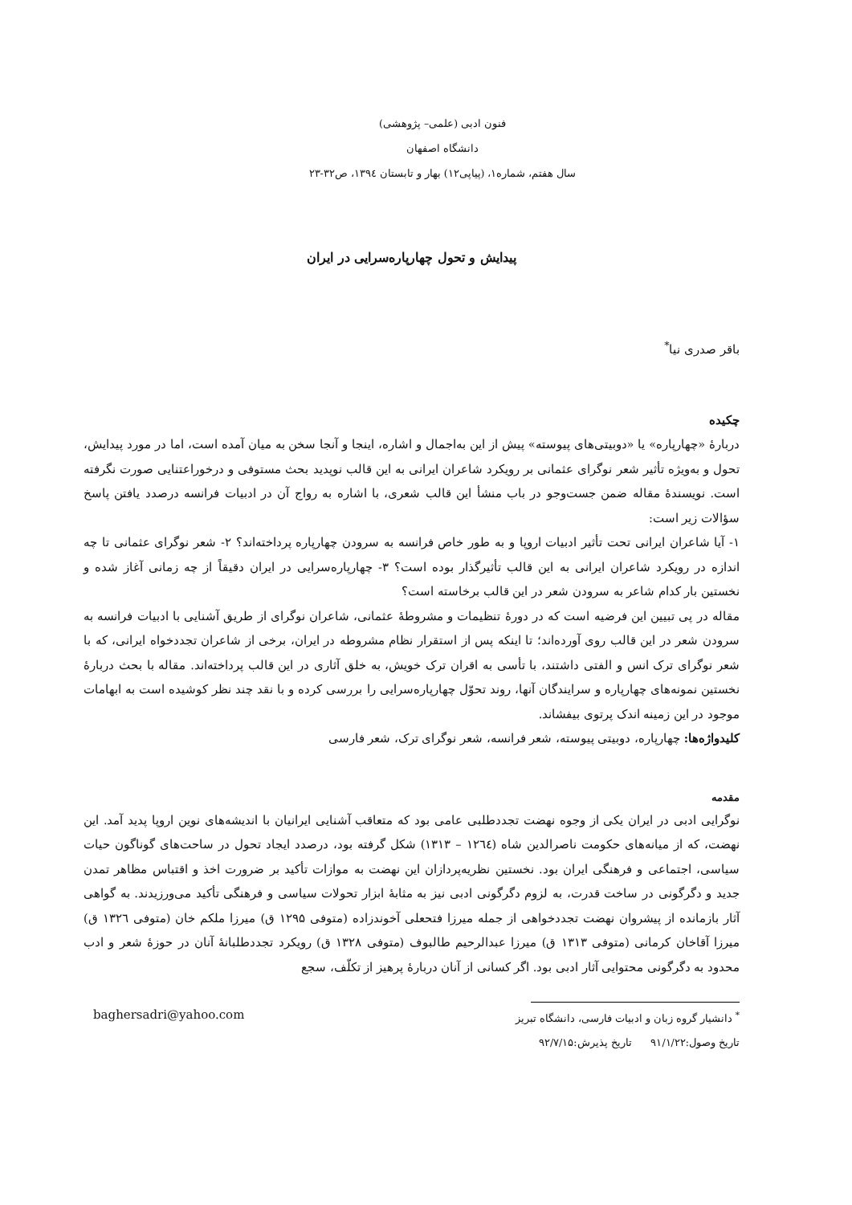فنون ادبی (علمی– پژوهشی)
دانشگاه اصفهان
سال هفتم، شماره۱، (پیاپی۱۲) بهار و تابستان ۱۳۹٤، ص۳۲-۲۳
پیدایش و تحول چهارپاره‌سرایی در ایران
باقر صدری نیا<sup>*</sup>
چکیده
دربارهٔ «چهارپاره» یا «دوبیتی‌های پیوسته» پیش از این به‌اجمال و اشاره، اینجا و آنجا سخن به میان آمده است، اما در مورد پیدایش، تحول و به‌ویژه تأثیر شعر نوگرای عثمانی بر رویکرد شاعران ایرانی به این قالب نوپدید بحث مستوفی و درخوراعتنایی صورت نگرفته است. نویسندهٔ مقاله ضمن جست‌وجو در باب منشأ این قالب شعری، با اشاره به رواج آن در ادبیات فرانسه درصدد یافتن پاسخ سؤالات زیر است:
۱- آیا شاعران ایرانی تحت تأثیر ادبیات اروپا و به طور خاص فرانسه به سرودن چهارپاره پرداخته‌اند؟ ۲- شعر نوگرای عثمانی تا چه اندازه در رویکرد شاعران ایرانی به این قالب تأثیرگذار بوده است؟ ۳- چهارپاره‌سرایی در ایران دقیقاً از چه زمانی آغاز شده و نخستین بار کدام شاعر به سرودن شعر در این قالب برخاسته است؟
مقاله در پی تبیین این فرضیه است که در دورهٔ تنظیمات و مشروطهٔ عثمانی، شاعران نوگرای از طریق آشنایی با ادبیات فرانسه به سرودن شعر در این قالب روی آورده‌اند؛ تا اینکه پس از استقرار نظام مشروطه در ایران، برخی از شاعران تجددخواه ایرانی، که با شعر نوگرای ترک انس و الفتی داشتند، با تأسی به اقران ترک خویش، به خلق آثاری در این قالب پرداخته‌اند. مقاله با بحث دربارهٔ نخستین نمونه‌های چهارپاره و سرایندگان آنها، روند تحوّل چهارپاره‌سرایی را بررسی کرده و با نقد چند نظر کوشیده است به ابهامات موجود در این زمینه اندک پرتوی بیفشاند.
کلیدواژه‌ها: چهارپاره، دوبیتی پیوسته، شعر فرانسه، شعر نوگرای ترک، شعر فارسی
مقدمه
نوگرایی ادبی در ایران یکی از وجوه نهضت تجددطلبی عامی بود که متعاقب آشنایی ایرانیان با اندیشه‌های نوین اروپا پدید آمد. این نهضت، که از میانه‌های حکومت ناصرالدین شاه (۱۲٦٤ – ۱۳۱۳) شکل گرفته بود، درصدد ایجاد تحول در ساحت‌های گوناگون حیات سیاسی، اجتماعی و فرهنگی ایران بود. نخستین نظریه‌پردازان این نهضت به موازات تأکید بر ضرورت اخذ و اقتباس مظاهر تمدن جدید و دگرگونی در ساخت قدرت، به لزوم دگرگونی ادبی نیز به مثابهٔ ابزار تحولات سیاسی و فرهنگی تأکید می‌ورزیدند. به گواهی آثار بازمانده از پیشروان نهضت تجددخواهی از جمله میرزا فتحعلی آخوندزاده (متوفی ۱۲۹۵ ق) میرزا ملکم خان (متوفی ۱۳۲٦ ق) میرزا آقاخان کرمانی (متوفی ۱۳۱۳ ق) میرزا عبدالرحیم طالبوف (متوفی ۱۳۲۸ ق) رویکرد تجددطلبانهٔ آنان در حوزهٔ شعر و ادب محدود به دگرگونی محتوایی آثار ادبی بود. اگر کسانی از آنان دربارهٔ پرهیز از تکلّف، سجع
<sup>*</sup> دانشیار گروه زبان و ادبیات فارسی، دانشگاه تبریز baghersadri@yahoo.com
تاریخ وصول:۹۱/۱/۲۲ تاریخ پذیرش:۹۲/۷/۱۵